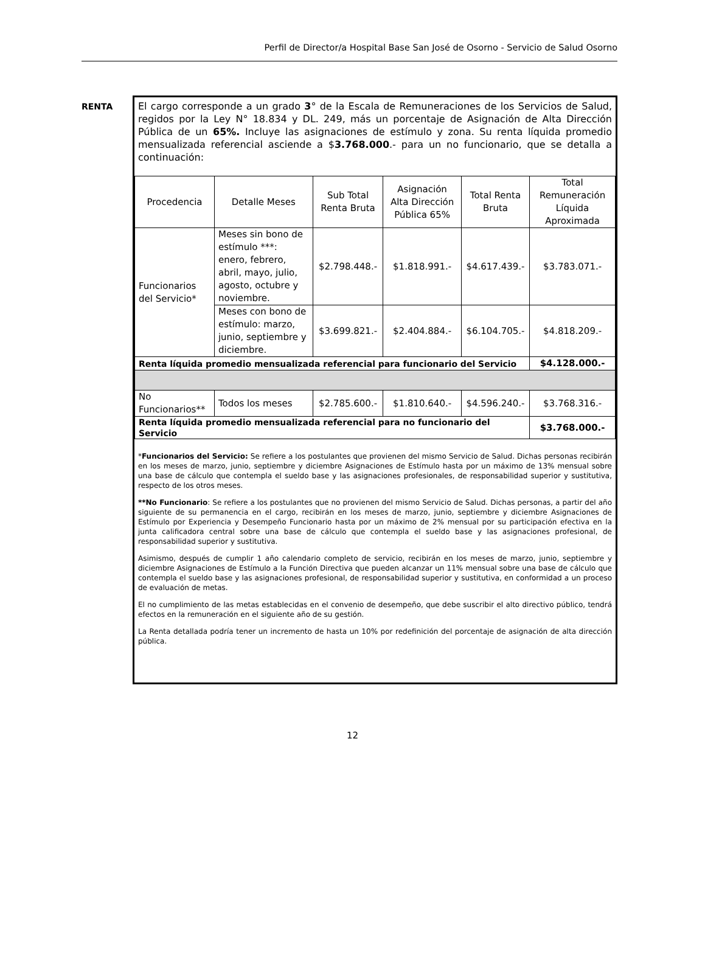Perfil de Director/a Hospital Base San José de Osorno - Servicio de Salud Osorno
RENTA
El cargo corresponde a un grado 3° de la Escala de Remuneraciones de los Servicios de Salud, regidos por la Ley N° 18.834 y DL. 249, más un porcentaje de Asignación de Alta Dirección Pública de un 65%. Incluye las asignaciones de estímulo y zona. Su renta líquida promedio mensualizada referencial asciende a $3.768.000.- para un no funcionario, que se detalla a continuación:
| Procedencia | Detalle Meses | Sub Total Renta Bruta | Asignación Alta Dirección Pública 65% | Total Renta Bruta | Total Remuneración Líquida Aproximada |
| --- | --- | --- | --- | --- | --- |
| Funcionarios del Servicio* | Meses sin bono de estímulo ***: enero, febrero, abril, mayo, julio, agosto, octubre y noviembre. | $2.798.448.- | $1.818.991.- | $4.617.439.- | $3.783.071.- |
| | Meses con bono de estímulo: marzo, junio, septiembre y diciembre. | $3.699.821.- | $2.404.884.- | $6.104.705.- | $4.818.209.- |
| Renta líquida promedio mensualizada referencial para funcionario del Servicio | | | | | $4.128.000.- |
| No Funcionarios** | Todos los meses | $2.785.600.- | $1.810.640.- | $4.596.240.- | $3.768.316.- |
| Renta líquida promedio mensualizada referencial para no funcionario del Servicio | | | | | $3.768.000.- |
*Funcionarios del Servicio: Se refiere a los postulantes que provienen del mismo Servicio de Salud. Dichas personas recibirán en los meses de marzo, junio, septiembre y diciembre Asignaciones de Estímulo hasta por un máximo de 13% mensual sobre una base de cálculo que contempla el sueldo base y las asignaciones profesionales, de responsabilidad superior y sustitutiva, respecto de los otros meses.
**No Funcionario: Se refiere a los postulantes que no provienen del mismo Servicio de Salud. Dichas personas, a partir del año siguiente de su permanencia en el cargo, recibirán en los meses de marzo, junio, septiembre y diciembre Asignaciones de Estímulo por Experiencia y Desempeño Funcionario hasta por un máximo de 2% mensual por su participación efectiva en la junta calificadora central sobre una base de cálculo que contempla el sueldo base y las asignaciones profesional, de responsabilidad superior y sustitutiva.
Asimismo, después de cumplir 1 año calendario completo de servicio, recibirán en los meses de marzo, junio, septiembre y diciembre Asignaciones de Estímulo a la Función Directiva que pueden alcanzar un 11% mensual sobre una base de cálculo que contempla el sueldo base y las asignaciones profesional, de responsabilidad superior y sustitutiva, en conformidad a un proceso de evaluación de metas.
El no cumplimiento de las metas establecidas en el convenio de desempeño, que debe suscribir el alto directivo público, tendrá efectos en la remuneración en el siguiente año de su gestión.
La Renta detallada podría tener un incremento de hasta un 10% por redefinición del porcentaje de asignación de alta dirección pública.
12